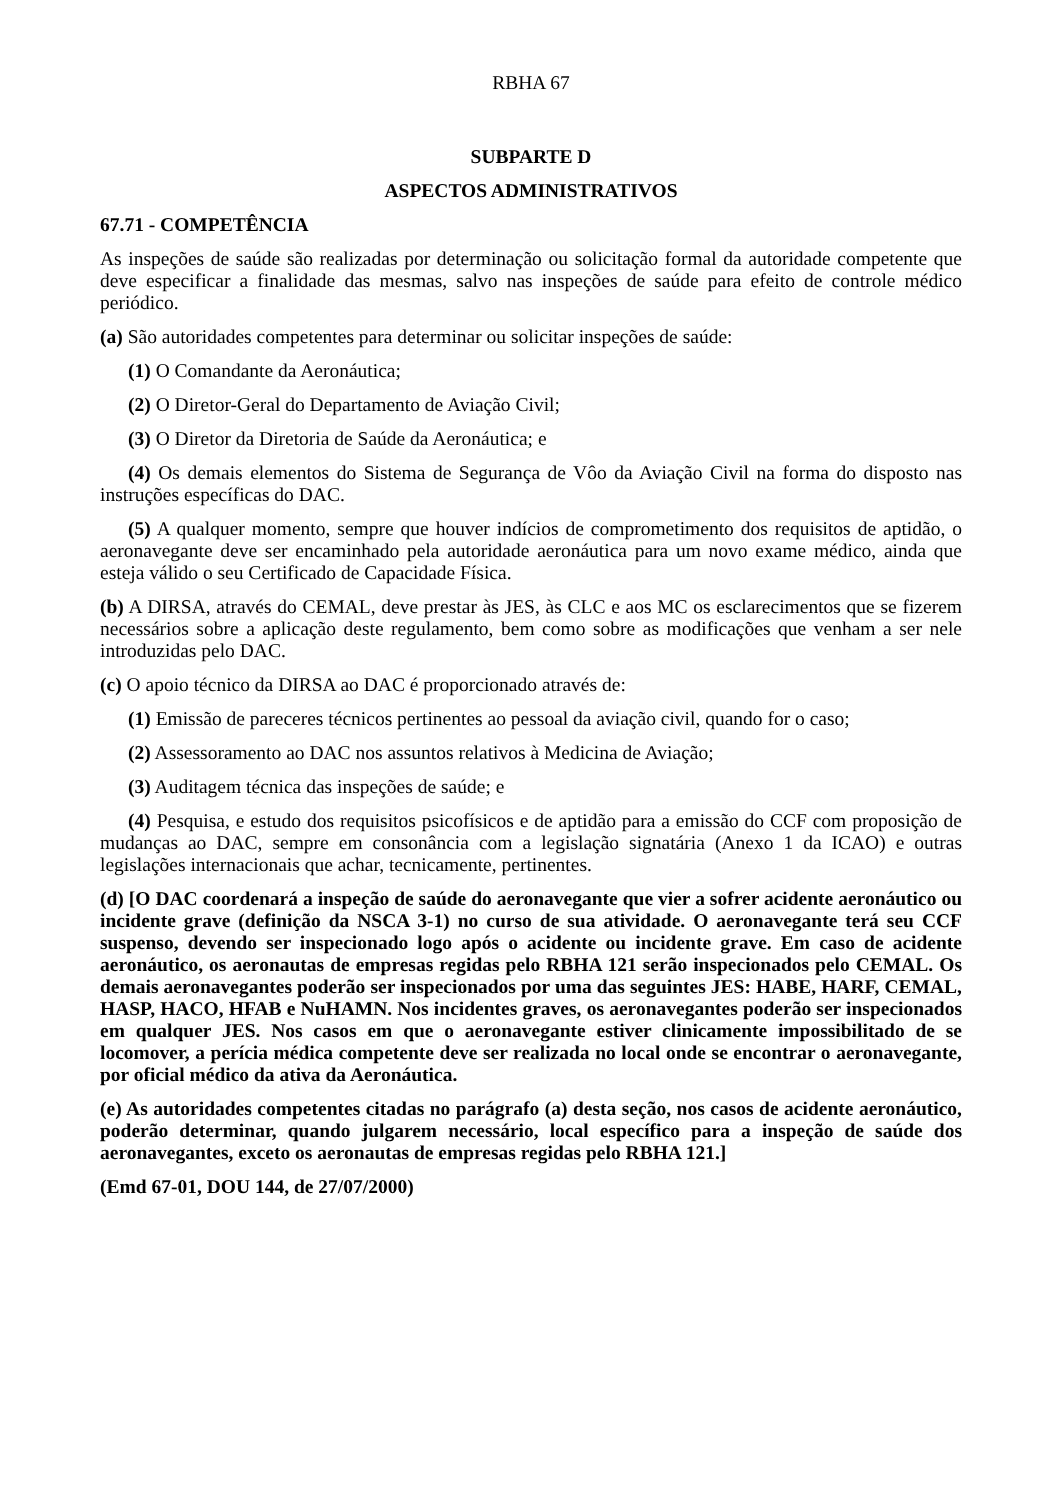RBHA 67
SUBPARTE D
ASPECTOS ADMINISTRATIVOS
67.71 - COMPETÊNCIA
As inspeções de saúde são realizadas por determinação ou solicitação formal da autoridade competente que deve especificar a finalidade das mesmas, salvo nas inspeções de saúde para efeito de controle médico periódico.
(a) São autoridades competentes para determinar ou solicitar inspeções de saúde:
(1) O Comandante da Aeronáutica;
(2) O Diretor-Geral do Departamento de Aviação Civil;
(3) O Diretor da Diretoria de Saúde da Aeronáutica; e
(4) Os demais elementos do Sistema de Segurança de Vôo da Aviação Civil na forma do disposto nas instruções específicas do DAC.
(5) A qualquer momento, sempre que houver indícios de comprometimento dos requisitos de aptidão, o aeronavegante deve ser encaminhado pela autoridade aeronáutica para um novo exame médico, ainda que esteja válido o seu Certificado de Capacidade Física.
(b) A DIRSA, através do CEMAL, deve prestar às JES, às CLC e aos MC os esclarecimentos que se fizerem necessários sobre a aplicação deste regulamento, bem como sobre as modificações que venham a ser nele introduzidas pelo DAC.
(c) O apoio técnico da DIRSA ao DAC é proporcionado através de:
(1) Emissão de pareceres técnicos pertinentes ao pessoal da aviação civil, quando for o caso;
(2) Assessoramento ao DAC nos assuntos relativos à Medicina de Aviação;
(3) Auditagem técnica das inspeções de saúde; e
(4) Pesquisa, e estudo dos requisitos psicofísicos e de aptidão para a emissão do CCF com proposição de mudanças ao DAC, sempre em consonância com a legislação signatária (Anexo 1 da ICAO) e outras legislações internacionais que achar, tecnicamente, pertinentes.
(d) [O DAC coordenará a inspeção de saúde do aeronavegante que vier a sofrer acidente aeronáutico ou incidente grave (definição da NSCA 3-1) no curso de sua atividade. O aeronavegante terá seu CCF suspenso, devendo ser inspecionado logo após o acidente ou incidente grave. Em caso de acidente aeronáutico, os aeronautas de empresas regidas pelo RBHA 121 serão inspecionados pelo CEMAL. Os demais aeronavegantes poderão ser inspecionados por uma das seguintes JES: HABE, HARF, CEMAL, HASP, HACO, HFAB e NuHAMN. Nos incidentes graves, os aeronavegantes poderão ser inspecionados em qualquer JES. Nos casos em que o aeronavegante estiver clinicamente impossibilitado de se locomover, a perícia médica competente deve ser realizada no local onde se encontrar o aeronavegante, por oficial médico da ativa da Aeronáutica.
(e) As autoridades competentes citadas no parágrafo (a) desta seção, nos casos de acidente aeronáutico, poderão determinar, quando julgarem necessário, local específico para a inspeção de saúde dos aeronavegantes, exceto os aeronautas de empresas regidas pelo RBHA 121.]
(Emd 67-01, DOU 144, de 27/07/2000)